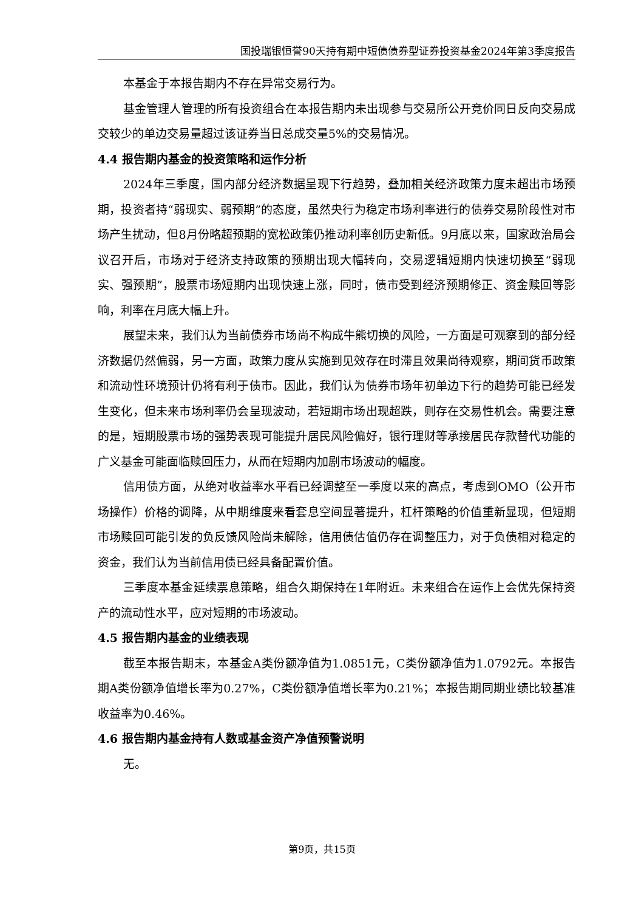国投瑞银恒誉90天持有期中短债债券型证券投资基金2024年第3季度报告
本基金于本报告期内不存在异常交易行为。
基金管理人管理的所有投资组合在本报告期内未出现参与交易所公开竞价同日反向交易成交较少的单边交易量超过该证券当日总成交量5%的交易情况。
4.4 报告期内基金的投资策略和运作分析
2024年三季度，国内部分经济数据呈现下行趋势，叠加相关经济政策力度未超出市场预期，投资者持“弱现实、弱预期”的态度，虽然央行为稳定市场利率进行的债券交易阶段性对市场产生扰动，但8月份略超预期的宽松政策仍推动利率创历史新低。9月底以来，国家政治局会议召开后，市场对于经济支持政策的预期出现大幅转向，交易逻辑短期内快速切换至“弱现实、强预期”，股票市场短期内出现快速上涨，同时，债市受到经济预期修正、资金赎回等影响，利率在月底大幅上升。
展望未来，我们认为当前债券市场尚不构成牛熊切换的风险，一方面是可观察到的部分经济数据仍然偏弱，另一方面，政策力度从实施到见效存在时滞且效果尚待观察，期间货币政策和流动性环境预计仍将有利于债市。因此，我们认为债券市场年初单边下行的趋势可能已经发生变化，但未来市场利率仍会呈现波动，若短期市场出现超跌，则存在交易性机会。需要注意的是，短期股票市场的强势表现可能提升居民风险偏好，银行理财等承接居民存款替代功能的广义基金可能面临赎回压力，从而在短期内加剧市场波动的幅度。
信用债方面，从绝对收益率水平看已经调整至一季度以来的高点，考虑到OMO（公开市场操作）价格的调降，从中期维度来看套息空间显著提升，杠杆策略的价值重新显现，但短期市场赎回可能引发的负反馈风险尚未解除，信用债估值仍存在调整压力，对于负债相对稳定的资金，我们认为当前信用债已经具备配置价值。
三季度本基金延续票息策略，组合久期保持在1年附近。未来组合在运作上会优先保持资产的流动性水平，应对短期的市场波动。
4.5 报告期内基金的业绩表现
截至本报告期末，本基金A类份额净值为1.0851元，C类份额净值为1.0792元。本报告期A类份额净值增长率为0.27%，C类份额净值增长率为0.21%；本报告期同期业绩比较基准收益率为0.46%。
4.6 报告期内基金持有人数或基金资产净值预警说明
无。
第9页，共15页